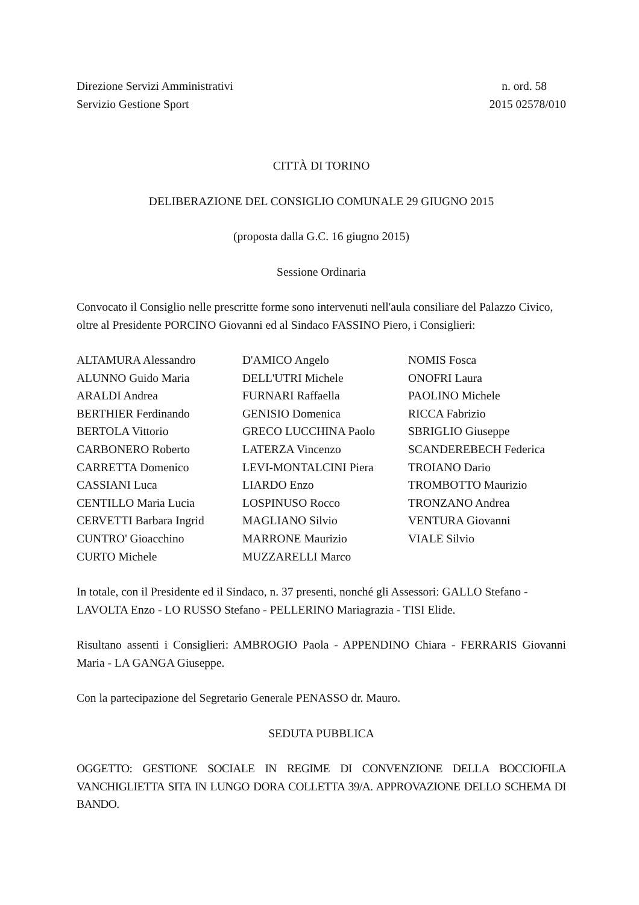Direzione Servizi Amministrativi
Servizio Gestione Sport
n. ord. 58
2015 02578/010
CITTÀ DI TORINO
DELIBERAZIONE DEL CONSIGLIO COMUNALE 29 GIUGNO 2015
(proposta dalla G.C. 16 giugno 2015)
Sessione Ordinaria
Convocato il Consiglio nelle prescritte forme sono intervenuti nell'aula consiliare del Palazzo Civico, oltre al Presidente PORCINO Giovanni ed al Sindaco FASSINO Piero, i Consiglieri:
| ALTAMURA Alessandro ALUNNO Guido Maria ARALDI Andrea BERTHIER Ferdinando BERTOLA Vittorio CARBONERO Roberto CARRETTA Domenico CASSIANI Luca CENTILLO Maria Lucia CERVETTI Barbara Ingrid CUNTRO' Gioacchino CURTO Michele | D'AMICO Angelo DELL'UTRI Michele FURNARI Raffaella GENISIO Domenica GRECO LUCCHINA Paolo LATERZA Vincenzo LEVI-MONTALCINI Piera LIARDO Enzo LOSPINUSO Rocco MAGLIANO Silvio MARRONE Maurizio MUZZARELLI Marco | NOMIS Fosca ONOFRI Laura PAOLINO Michele RICCA Fabrizio SBRIGLIO Giuseppe SCANDEREBECH Federica TROIANO Dario TROMBOTTO Maurizio TRONZANO Andrea VENTURA Giovanni VIALE Silvio |
In totale, con il Presidente ed il Sindaco, n. 37 presenti, nonché gli Assessori: GALLO Stefano - LAVOLTA Enzo - LO RUSSO Stefano - PELLERINO Mariagrazia - TISI Elide.
Risultano assenti i Consiglieri: AMBROGIO Paola - APPENDINO Chiara - FERRARIS Giovanni Maria - LA GANGA Giuseppe.
Con la partecipazione del Segretario Generale PENASSO dr. Mauro.
SEDUTA PUBBLICA
OGGETTO: GESTIONE SOCIALE IN REGIME DI CONVENZIONE DELLA BOCCIOFILA VANCHIGLIETTA SITA IN LUNGO DORA COLLETTA 39/A. APPROVAZIONE DELLO SCHEMA DI BANDO.